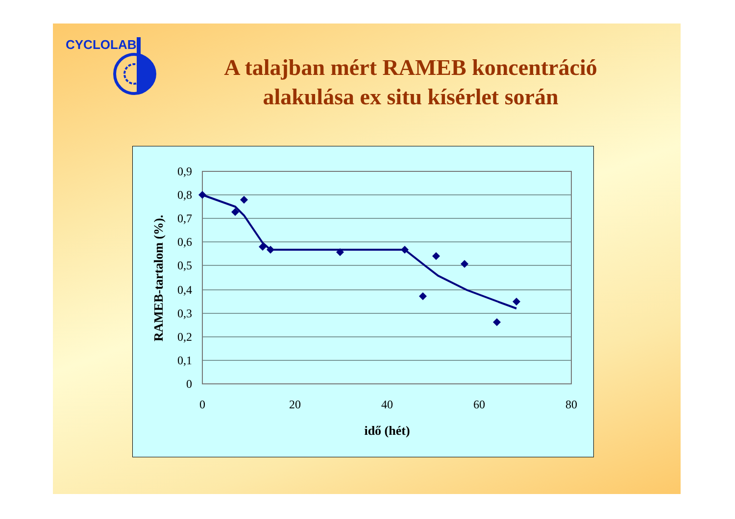CYCLOLAB
A talajban mért RAMEB koncentráció
alakulása ex situ kísérlet során
0,9
0,8
0,7
0,6
0,5
0,4
0,3
0,2
0,1
0
0
20
40
60
80
idő (hét)
RAMEB-tartalom (%).